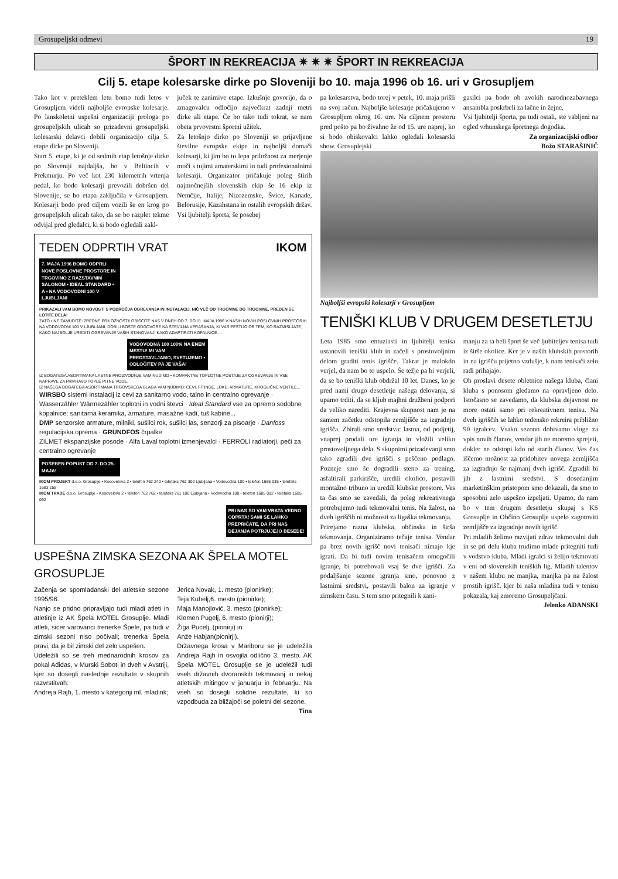Grosupeljski odmevi 19
ŠPORT IN REKREACIJA ✷ ✷ ✷ ŠPORT IN REKREACIJA
Cilj 5. etape kolesarske dirke po Sloveniji bo 10. maja 1996 ob 16. uri v Grosupljem
Tako kot v preteklem letu bomo tudi letos v Grosupljem videli najboljše evropske kolesarje. Po lanskoletni uspešni organizaciji prologa po grosupeljskih ulicah so prizadevni grosupeljski kolesarski delavci dobili organizacijo cilja 5. etape dirke po Sloveniji.
Start 5. etape, ki je od sedmih etap letošnje dirke po Sloveniji najdaljša, bo v Beltincih v Prekmurju. Po več kot 230 kilometrih vrtenja pedal, ko bodo kolesarji prevozili dobršen del Slovenije, se bo etapa zaključila v Grosupljem. Kolesarji bodo pred ciljem vozili še en krog po grosupeljskih ulicah tako, da se bo razplet tekme odvijal pred gledalci, ki si bodo ogledali zakl-
juček te zanimive etape. Izkušnje govorijo, da o zmagovalcu odločijo največkrat zadnji metri dirke ali etape. Če bo tako tudi tokrat, se nam obeta prvovrstni športni užitek.
Za letošnjo dirko po Sloveniji so prijavljene številne evropske ekipe in najboljši domači kolesarji, ki jim bo to lepa priložnost za merjenje moči s tujimi amaterskimi in tudi profesionalnimi kolesarji. Organizator pričakuje poleg štirih najmočnejših slovenskih ekip še 16 ekip iz Nemčije, Italije, Nizozemske, Švice, Kanade, Belorusije, Kazahstana in ostalih evropskih držav.
Vsi ljubitelji športa, še posebej
TEDEN ODPRTIH VRAT IKOM
7. MAJA 1996 BOMO ODPRLI NOVE POSLOVNE PROSTORE IN TRGOVINO Z RAZSTAVNIM SALONOM • IDEAL STANDARD • A • NA VODOVODNI 100 V LJUBLJANI
PRIKAZALI VAM BOMO NOVOSTI S PODROČJA OGREVANJA IN INSTALACIJ. NIČ VEČ OD TRGOVINE DO TRGOVINE, PREDEN SE LOTITE DELA!
ZATO • NE ZAMUDITE IZREDNE PRILOŽNOSTI! OBIŠČITE NAS V DNEH OD 7. DO 11. MAJA 1996 V NAŠIH NOVIH POSLOVNIH PROSTORIH NA VODOVODNI 100 V LJUBLJANI. DOBILI BOSTE ODGOVORE NA ŠTEVILNA VPRAŠANJA, KI VAS PESTIJO OB TEM, KO RAZMIŠLJATE, KAKO NAJBOLJE UREDITI OGREVANJE VAŠIH STANOVANJ, KAKO ADAPTIRATI KOPALNICE ...
VODOVODNA 100 100% NA ENEM MESTU! MI VAM PREDSTAVLJAMO, SVETUJEMO • ODLOČITEV PA JE VAŠA!
IZ BOGATEGA ASORTIMANA LASTNE PROIZVODNJE VAM NUDIMO • KOMPAKTNE TOPLOTNE POSTAJE ZA OGREVANJE IN VSE NAPRAVE ZA PRIPRAVO TOPLE PITNE VODE.
IZ NAŠEGA BOGATEGA ASORTIMANA TRGOVSKEGA BLAGA VAM NUDIMO: CEVI, FITINGE, LOKE, ARMATURE, KROGLIČNE VENTILE...
WIRSBO sistemi instalacij iz cevi za sanitarno vodo, talno in centralno ogrevanje · Wasserzähler Wärmezähler toplotni in vodni števci · Ideal Standard vse za opremo sodobne kopalnice: sanitarna keramika, armature, masažne kadi, tuš kabine...
DMP senzorske armature, milniki, sušilci rok, sušilci las, senzorji za pisoarje · Danfoss regulacijska oprema · GRUNDFOS črpalke
ZILMET ekspanzijske posode · Alfa Laval toplotni izmenjevalci · FERROLI radiatorji, peči za centralno ogrevanje
POSEBEN POPUST OD 7. DO 25. MAJA!
IKOM PROJEKT d.o.o. Grosuplje • Kosovelova 2 • telefon 762 240 • telefaks 762 300 Ljubljana • Vodovodna 100 • telefon 1685 035 • telefaks 1683 258
IKOM TRADE d.o.o. Grosuplje • Kosovelova 2 • telefon 762 762 • telefaks 761 100 Ljubljana • Vodovodna 100 • telefon 1685 092 • telefaks 1685 092
PRI NAS SO VAM VRATA VEDNO ODPRTA! SAMI SE LAHKO PREPRIČATE, DA PRI NAS DEJANJA POTRJUJEJO BESEDE!
USPEŠNA ZIMSKA SEZONA AK ŠPELA MOTEL GROSUPLJE
Začenja se spomladanski del atletske sezone 1995/96.
Nanjo se pridno pripravljajo tudi mladi atleti in atletinje iz AK Špela MOTEL Grosuplje. Mladi atleti, sicer varovanci trenerke Špele, pa tudi v zimski sezoni niso počivali; trenerka Špela pravi, da je bil zimski del zelo uspešen.
Udeležili so se treh mednarodnih krosov za pokal Adidas, v Murski Soboti in dveh v Avstriji, kjer so dosegli naslednje rezultate v skupnih razvrstitvah:
Andreja Rajh, 1. mesto v kategoriji ml. mladink;
Jerica Novak, 1. mesto (pionirke);
Teja Kuhelj,6. mesto (pionirke);
Maja Manojlovič, 3. mesto (pionirke);
Klemen Pugelj, 6. mesto (pionirji);
Žiga Pucelj, (pionirji) in
Anže Habjan(pionirji).
Državnega krosa v Mariboru se je udeležila Andreja Rajh in osvojila odlično 3. mesto. AK Špela MOTEL Grosuplje se je udeležil tudi vseh državnih dvoranskih tekmovanj in nekaj atletskih mitingov v januarju in februarju. Na vseh so dosegli solidne rezultate, ki so vzpodbuda za bližajoči se poletni del sezone. Tina
pa kolesarstva, bodo torej v petek, 10. maja prišli na svoj račun. Najboljše kolesarje pričakujemo v Grosupljem okrog 16. ure. Na ciljnem prostoru pred pošto pa bo živahno že od 15. ure naprej, ko si bodo obiskovalci lahko ogledali kolesarski show. Grosuplejski
gasilci pa bodo ob zvokih narodnozabavnega ansambla poskrbeli za lačne in žejne.
Vsi ljubitelji športa, pa tudi ostali, ste vabljeni na ogled vrhunskega športnega dogodka.
Za organizacijski odbor
Božo STARAŠINIČ
Najboljši evropski kolesarji v Grosupljem
TENIŠKI KLUB V DRUGEM DESETLETJU
Leta 1985 smo entuziasti in ljubitelji tenisa ustanovili teniški klub in začeli s prostovoljnim delom graditi tenis igrišče. Takrat je malokdo verjel, da nam bo to uspelo. Še težje pa bi verjeli, da se bo teniški klub obdržal 10 let. Danes, ko je pred nami drugo desetletje našega delovanja, si upamo trditi, da se kljub majhni družbeni podpori da veliko narediti. Krajevna skupnost nam je na samem začetku odstopila zemljišče za izgradnjo igrišča. Zbirali smo sredstva: lastna, od podjetij, vnaprej prodali ure igranja in vložili veliko prostovoljnega dela. S skupnimi prizadevanji smo tako zgradili dve igrišči s peščeno podlago. Pozneje smo še dogradili steno za trening, asfaltirali parkirišče, uredili okolico, postavili montažno tribuno in uredili klubske prostore. Ves ta čas smo se zavedali, da poleg rekreativnega potrebujemo tudi tekmovalni tenis. Na žalost, na dveh igriščih ni možnosti za ligaška tekmovanja.
Prirejamo razna klubska, občinska in širša tekmovanja. Organiziramo tečaje tenisa. Vendar pa brez novih igrišč novi tenisači nimajo kje igrati. Da bi tudi novim tenisačem omogočili igranje, bi potrebovali vsaj še dve igrišči. Za podaljšanje sezone igranja smo, ponovno z lastnimi sredstvi, postavili balon za igranje v zimskem času. S tem smo pritegnili k zani-
manju za ta beli šport še več ljubiteljev tenisa tudi iz širše okolice. Ker je v naših klubskih prostorih in na igrišču prijetno vzdušje, k nam tenisači zelo radi prihajajo.
Ob proslavi desete obletnice našega kluba, člani kluba s ponosom gledamo na opravljeno delo. Istočasno se zavedamo, da klubska dejavnost ne more ostati samo pri rekreativnem tenisu. Na dveh igriščih se lahko tedensko rekreira približno 90 igralcev. Vsako sezono dobivamo vloge za vpis novih članov, vendar jih ne moremo sprejeti, dokler ne odstopi kdo od starih članov. Ves čas iščemo možnost za pridobitev novega zemljišča za izgradnjo še najmanj dveh igrišč. Zgradili bi jih z lastnimi sredstvi. S dosedanjim marketinškim pristopom smo dokazali, da smo to sposobni zelo uspešno izpeljati. Upamo, da nam bo v tem drugem desetletju skupaj s KS Grosuplje in Občino Grosuplje uspelo zagotoviti zemljišče za izgradnjo novih igrišč.
Pri mladih želimo razvijati zdrav tekmovalni duh in se pri delu kluba trudimo mlade pritegniti tudi v vodstvo kluba. Mladi igralci si želijo tekmovati v eni od slovenskih teniških lig. Mladih talentov v našem klubu ne manjka, manjka pa na žalost prostih igrišč, kjer bi naša mladina tudi v tenisu pokazala, kaj zmoremo Grosupeljčani.
Jelenko AĐANSKI